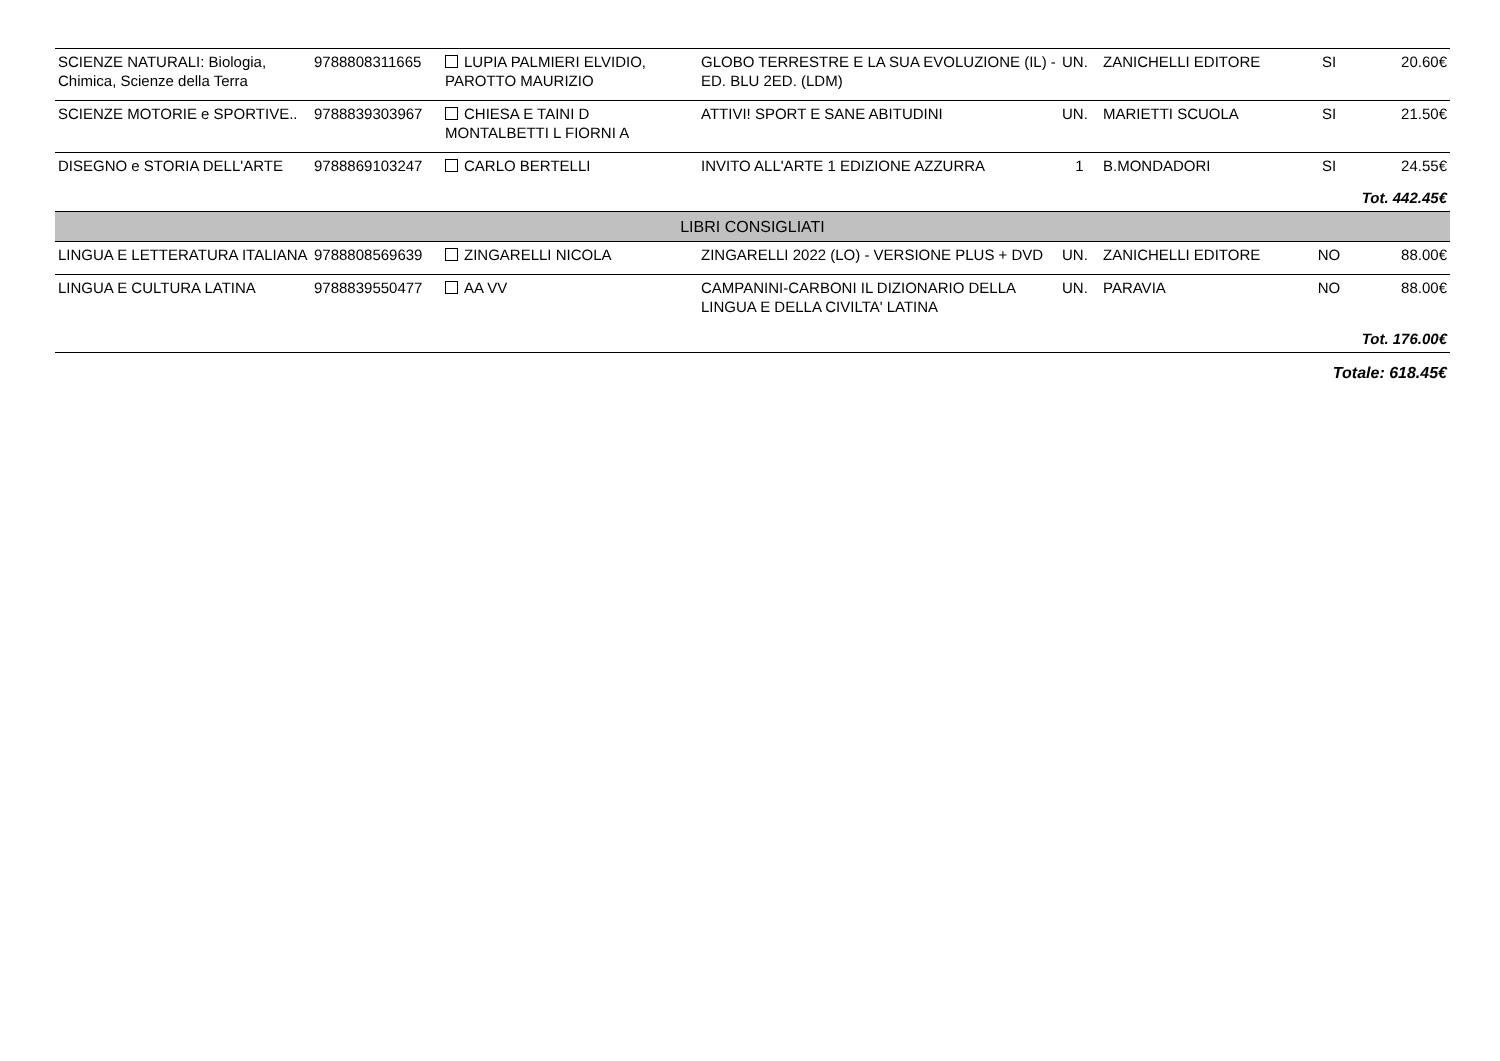| SCIENZE NATURALI: Biologia, Chimica, Scienze della Terra | 9788808311665 | LUPIA PALMIERI ELVIDIO, PAROTTO MAURIZIO | GLOBO TERRESTRE E LA SUA EVOLUZIONE (IL) - ED. BLU 2ED. (LDM) | UN. | ZANICHELLI EDITORE | SI | 20.60€ |
| SCIENZE MOTORIE e SPORTIVE.. | 9788839303967 | CHIESA E TAINI D MONTALBETTI L FIORNI A | ATTIVI! SPORT E SANE ABITUDINI | UN. | MARIETTI SCUOLA | SI | 21.50€ |
| DISEGNO e STORIA DELL'ARTE | 9788869103247 | CARLO BERTELLI | INVITO ALL'ARTE 1 EDIZIONE AZZURRA | 1 | B.MONDADORI | SI | 24.55€ |
| Tot. 442.45€ | | | | | | | |
| LIBRI CONSIGLIATI | | | | | | | |
| LINGUA E LETTERATURA ITALIANA | 9788808569639 | ZINGARELLI NICOLA | ZINGARELLI 2022 (LO) - VERSIONE PLUS + DVD | UN. | ZANICHELLI EDITORE | NO | 88.00€ |
| LINGUA E CULTURA LATINA | 9788839550477 | AA VV | CAMPANINI-CARBONI IL DIZIONARIO DELLA LINGUA E DELLA CIVILTA' LATINA | UN. | PARAVIA | NO | 88.00€ |
| Tot. 176.00€ | | | | | | | |
| Totale: 618.45€ | | | | | | | |